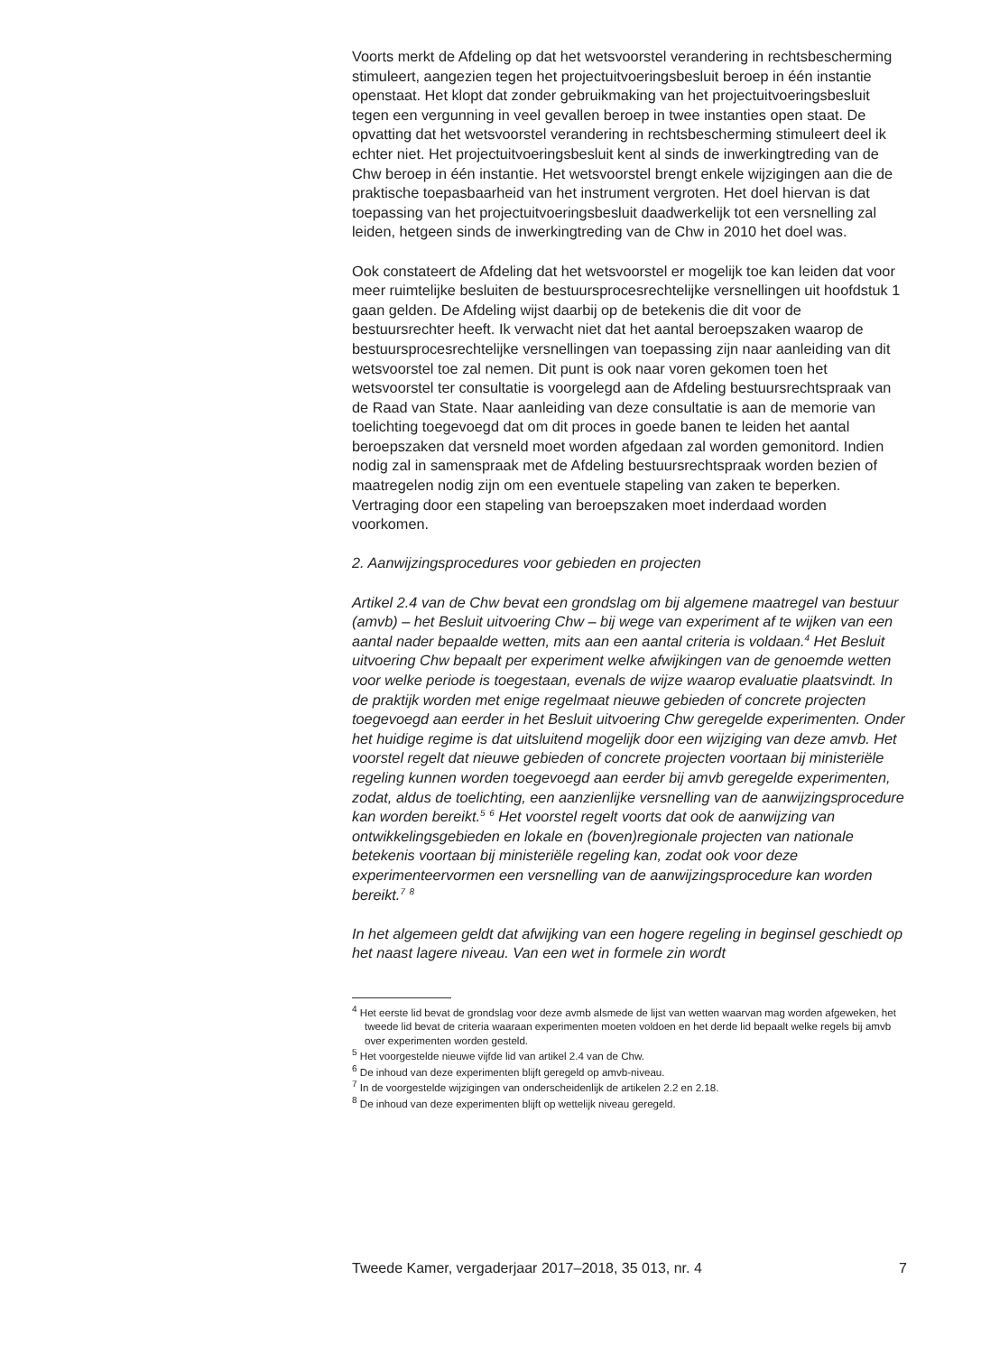Voorts merkt de Afdeling op dat het wetsvoorstel verandering in rechtsbescherming stimuleert, aangezien tegen het projectuitvoeringsbesluit beroep in één instantie openstaat. Het klopt dat zonder gebruikmaking van het projectuitvoeringsbesluit tegen een vergunning in veel gevallen beroep in twee instanties open staat. De opvatting dat het wetsvoorstel verandering in rechtsbescherming stimuleert deel ik echter niet. Het projectuitvoeringsbesluit kent al sinds de inwerkingtreding van de Chw beroep in één instantie. Het wetsvoorstel brengt enkele wijzigingen aan die de praktische toepasbaarheid van het instrument vergroten. Het doel hiervan is dat toepassing van het projectuitvoeringsbesluit daadwerkelijk tot een versnelling zal leiden, hetgeen sinds de inwerkingtreding van de Chw in 2010 het doel was.
Ook constateert de Afdeling dat het wetsvoorstel er mogelijk toe kan leiden dat voor meer ruimtelijke besluiten de bestuursprocesrechtelijke versnellingen uit hoofdstuk 1 gaan gelden. De Afdeling wijst daarbij op de betekenis die dit voor de bestuursrechter heeft. Ik verwacht niet dat het aantal beroepszaken waarop de bestuursprocesrechtelijke versnellingen van toepassing zijn naar aanleiding van dit wetsvoorstel toe zal nemen. Dit punt is ook naar voren gekomen toen het wetsvoorstel ter consultatie is voorgelegd aan de Afdeling bestuursrechtspraak van de Raad van State. Naar aanleiding van deze consultatie is aan de memorie van toelichting toegevoegd dat om dit proces in goede banen te leiden het aantal beroepszaken dat versneld moet worden afgedaan zal worden gemonitord. Indien nodig zal in samenspraak met de Afdeling bestuursrechtspraak worden bezien of maatregelen nodig zijn om een eventuele stapeling van zaken te beperken. Vertraging door een stapeling van beroepszaken moet inderdaad worden voorkomen.
2. Aanwijzingsprocedures voor gebieden en projecten
Artikel 2.4 van de Chw bevat een grondslag om bij algemene maatregel van bestuur (amvb) – het Besluit uitvoering Chw – bij wege van experiment af te wijken van een aantal nader bepaalde wetten, mits aan een aantal criteria is voldaan.<sup>4</sup> Het Besluit uitvoering Chw bepaalt per experiment welke afwijkingen van de genoemde wetten voor welke periode is toegestaan, evenals de wijze waarop evaluatie plaatsvindt. In de praktijk worden met enige regelmaat nieuwe gebieden of concrete projecten toegevoegd aan eerder in het Besluit uitvoering Chw geregelde experimenten. Onder het huidige regime is dat uitsluitend mogelijk door een wijziging van deze amvb. Het voorstel regelt dat nieuwe gebieden of concrete projecten voortaan bij ministeriële regeling kunnen worden toegevoegd aan eerder bij amvb geregelde experimenten, zodat, aldus de toelichting, een aanzienlijke versnelling van de aanwijzingsprocedure kan worden bereikt.<sup>5</sup> <sup>6</sup> Het voorstel regelt voorts dat ook de aanwijzing van ontwikkelingsgebieden en lokale en (boven)regionale projecten van nationale betekenis voortaan bij ministeriële regeling kan, zodat ook voor deze experimenteervormen een versnelling van de aanwijzingsprocedure kan worden bereikt.<sup>7</sup> <sup>8</sup>
In het algemeen geldt dat afwijking van een hogere regeling in beginsel geschiedt op het naast lagere niveau. Van een wet in formele zin wordt
<sup>4</sup> Het eerste lid bevat de grondslag voor deze avmb alsmede de lijst van wetten waarvan mag worden afgeweken, het tweede lid bevat de criteria waaraan experimenten moeten voldoen en het derde lid bepaalt welke regels bij amvb over experimenten worden gesteld.
<sup>5</sup> Het voorgestelde nieuwe vijfde lid van artikel 2.4 van de Chw.
<sup>6</sup> De inhoud van deze experimenten blijft geregeld op amvb-niveau.
<sup>7</sup> In de voorgestelde wijzigingen van onderscheidenlijk de artikelen 2.2 en 2.18.
<sup>8</sup> De inhoud van deze experimenten blijft op wettelijk niveau geregeld.
Tweede Kamer, vergaderjaar 2017–2018, 35 013, nr. 4 7